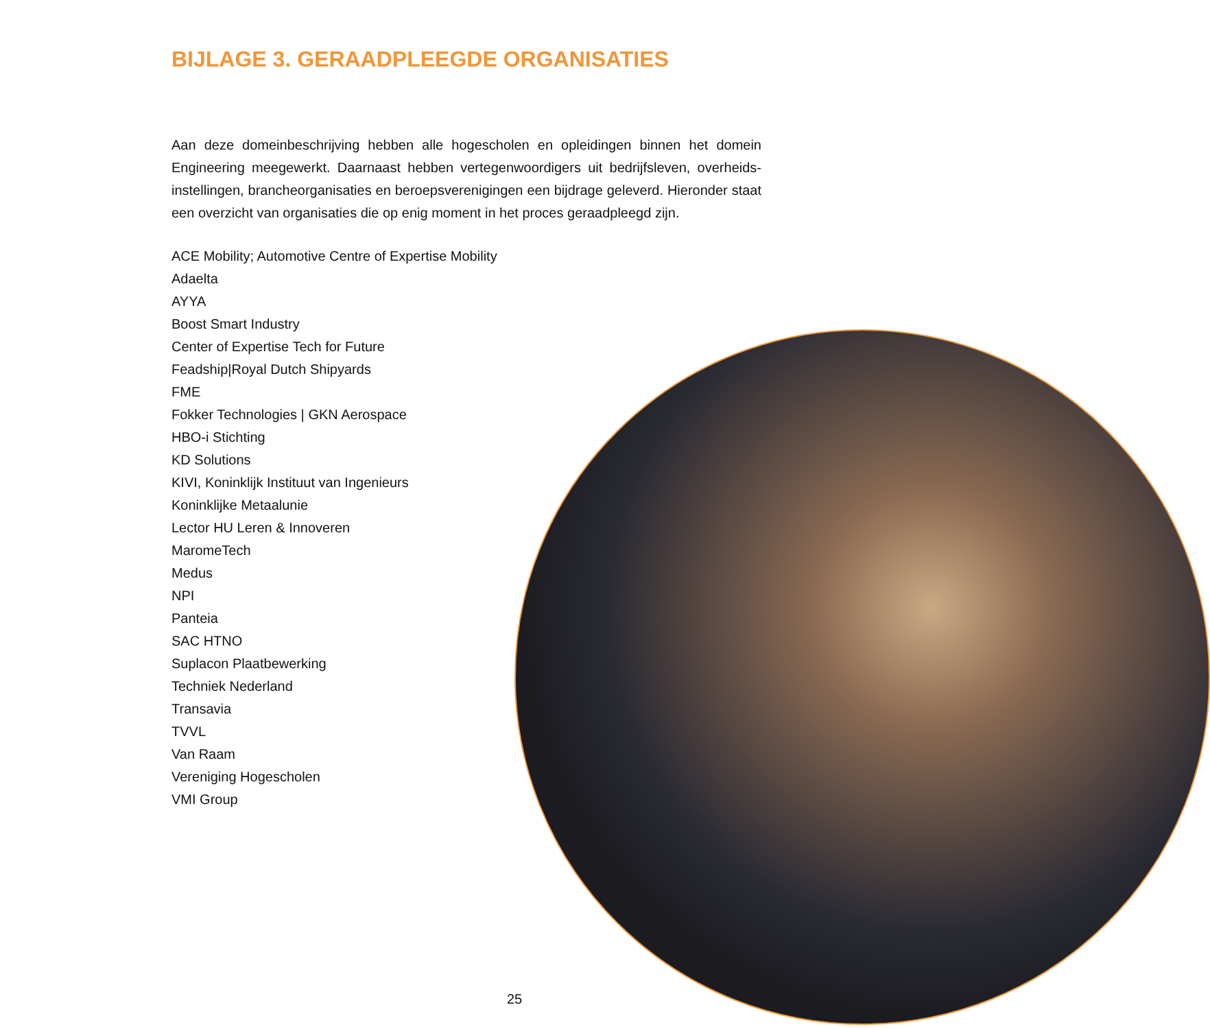BIJLAGE 3. GERAADPLEEGDE ORGANISATIES
Aan deze domeinbeschrijving hebben alle hogescholen en opleidingen binnen het domein Engineering meegewerkt. Daarnaast hebben vertegenwoordigers uit bedrijfsleven, overheids-instellingen, brancheorganisaties en beroepsverenigingen een bijdrage geleverd. Hieronder staat een overzicht van organisaties die op enig moment in het proces geraadpleegd zijn.
ACE Mobility; Automotive Centre of Expertise Mobility
Adaelta
AYYA
Boost Smart Industry
Center of Expertise Tech for Future
Feadship|Royal Dutch Shipyards
FME
Fokker Technologies | GKN Aerospace
HBO-i Stichting
KD Solutions
KIVI, Koninklijk Instituut van Ingenieurs
Koninklijke Metaalunie
Lector HU Leren & Innoveren
MaromeTech
Medus
NPI
Panteia
SAC HTNO
Suplacon Plaatbewerking
Techniek Nederland
Transavia
TVVL
Van Raam
Vereniging Hogescholen
VMI Group
25